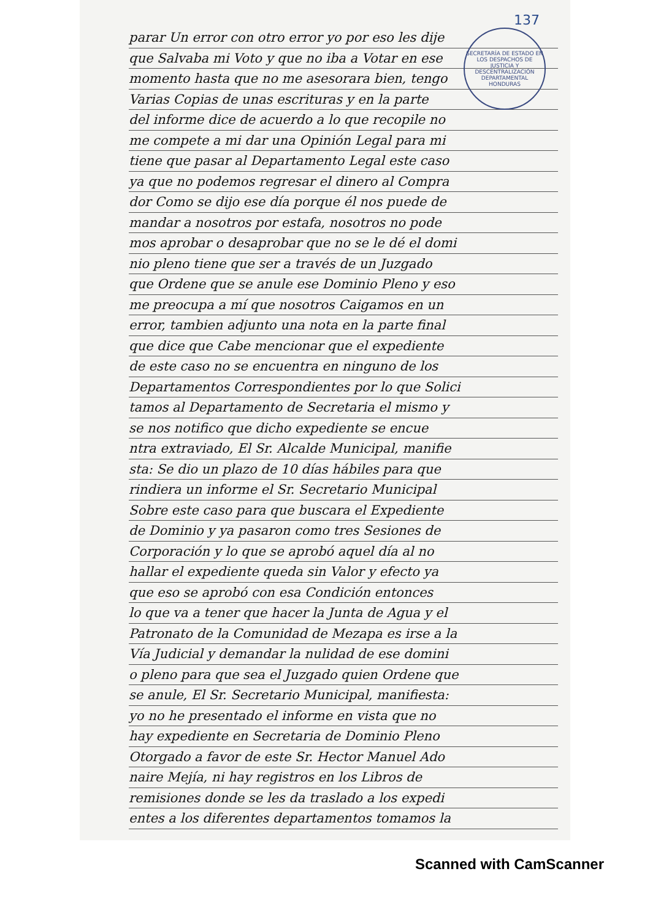SECRETARÍA DE ESTADO EN LOS DESPACHOS DE JUSTICIA Y DESCENTRALIZACIÓN
DEPARTAMENTAL
HONDURAS
137
parar Un error con otro error yo por eso les dije
que Salvaba mi Voto y que no iba a Votar en ese
momento hasta que no me asesorara bien, tengo
Varias Copias de unas escrituras y en la parte
del informe dice de acuerdo a lo que recopile no
me compete a mi dar una Opinión Legal para mi
tiene que pasar al Departamento Legal este caso
ya que no podemos regresar el dinero al Compra
dor Como se dijo ese día porque él nos puede de
mandar a nosotros por estafa, nosotros no pode
mos aprobar o desaprobar que no se le dé el domi
nio pleno tiene que ser a través de un Juzgado
que Ordene que se anule ese Dominio Pleno y eso
me preocupa a mí que nosotros Caigamos en un
error, tambien adjunto una nota en la parte final
que dice que Cabe mencionar que el expediente
de este caso no se encuentra en ninguno de los
Departamentos Correspondientes por lo que Solici
tamos al Departamento de Secretaria el mismo y
se nos notifico que dicho expediente se encue
ntra extraviado, El Sr. Alcalde Municipal, manifie
sta: Se dio un plazo de 10 días hábiles para que
rindiera un informe el Sr. Secretario Municipal
Sobre este caso para que buscara el Expediente
de Dominio y ya pasaron como tres Sesiones de
Corporación y lo que se aprobó aquel día al no
hallar el expediente queda sin Valor y efecto ya
que eso se aprobó con esa Condición entonces
lo que va a tener que hacer la Junta de Agua y el
Patronato de la Comunidad de Mezapa es irse a la
Vía Judicial y demandar la nulidad de ese domini
o pleno para que sea el Juzgado quien Ordene que
se anule, El Sr. Secretario Municipal, manifiesta:
yo no he presentado el informe en vista que no
hay expediente en Secretaria de Dominio Pleno
Otorgado a favor de este Sr. Hector Manuel Ado
naire Mejía, ni hay registros en los Libros de
remisiones donde se les da traslado a los expedi
entes a los diferentes departamentos tomamos la
Scanned with CamScanner